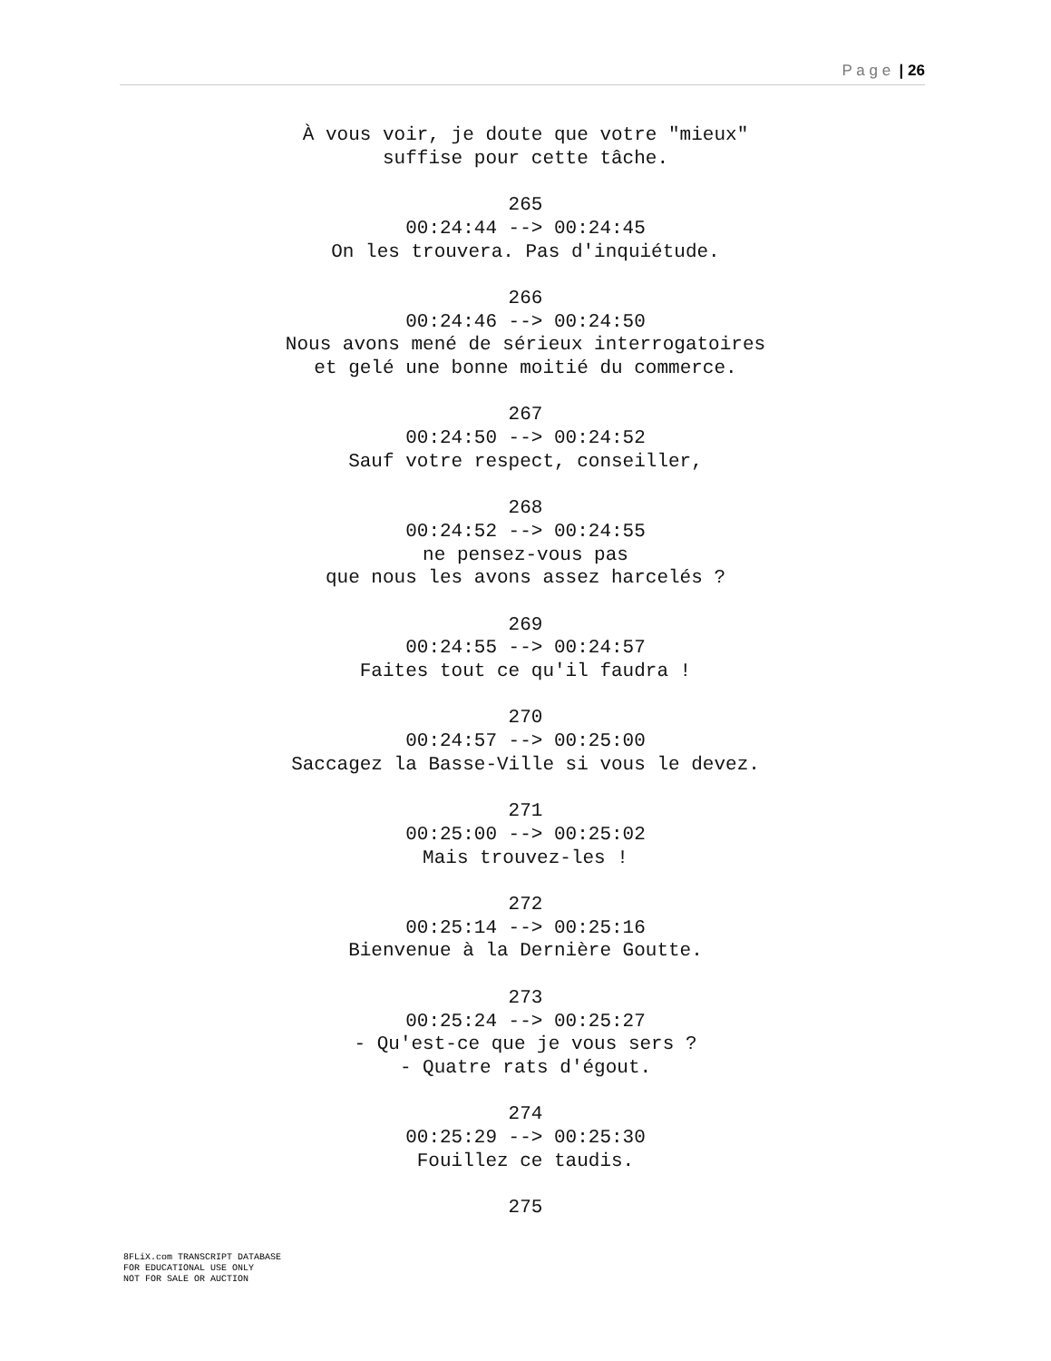P a g e | 26
À vous voir, je doute que votre "mieux"
suffise pour cette tâche.
265
00:24:44 --> 00:24:45
On les trouvera. Pas d'inquiétude.
266
00:24:46 --> 00:24:50
Nous avons mené de sérieux interrogatoires
et gelé une bonne moitié du commerce.
267
00:24:50 --> 00:24:52
Sauf votre respect, conseiller,
268
00:24:52 --> 00:24:55
ne pensez-vous pas
que nous les avons assez harcelés ?
269
00:24:55 --> 00:24:57
Faites tout ce qu'il faudra !
270
00:24:57 --> 00:25:00
Saccagez la Basse-Ville si vous le devez.
271
00:25:00 --> 00:25:02
Mais trouvez-les !
272
00:25:14 --> 00:25:16
Bienvenue à la Dernière Goutte.
273
00:25:24 --> 00:25:27
- Qu'est-ce que je vous sers ?
- Quatre rats d'égout.
274
00:25:29 --> 00:25:30
Fouillez ce taudis.
275
8FLiX.com TRANSCRIPT DATABASE
FOR EDUCATIONAL USE ONLY
NOT FOR SALE OR AUCTION